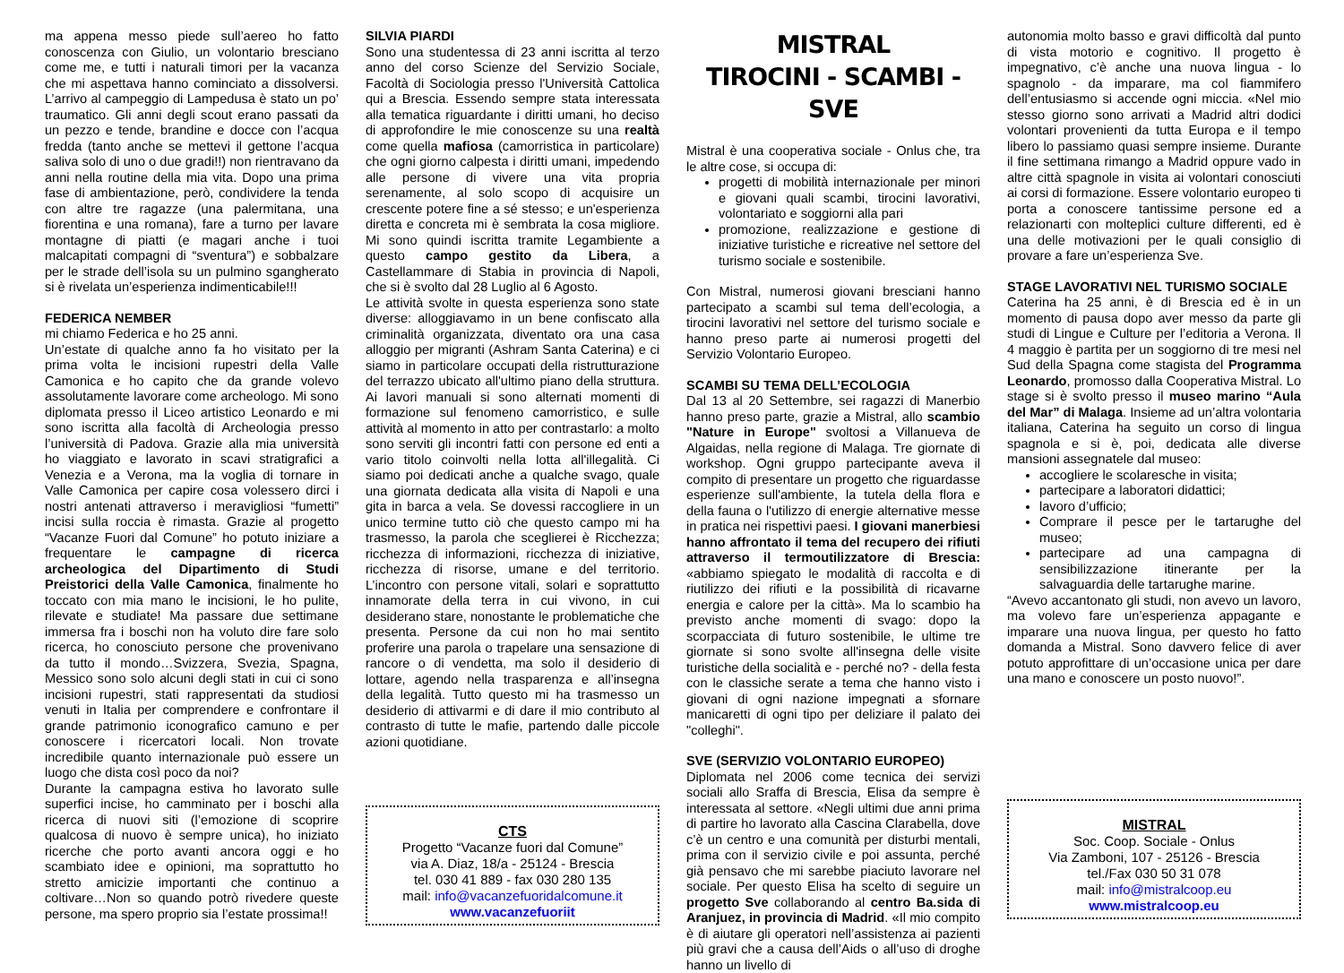ma appena messo piede sull’aereo ho fatto conoscenza con Giulio, un volontario bresciano come me, e tutti i naturali timori per la vacanza che mi aspettava hanno cominciato a dissolversi. L’arrivo al campeggio di Lampedusa è stato un po’ traumatico. Gli anni degli scout erano passati da un pezzo e tende, brandine e docce con l’acqua fredda (tanto anche se mettevi il gettone l’acqua saliva solo di uno o due gradi!!) non rientravano da anni nella routine della mia vita. Dopo una prima fase di ambientazione, però, condividere la tenda con altre tre ragazze (una palermitana, una fiorentina e una romana), fare a turno per lavare montagne di piatti (e magari anche i tuoi malcapitati compagni di “sventura”) e sobbalzare per le strade dell’isola su un pulmino sgangherato si è rivelata un’esperienza indimenticabile!!!
FEDERICA NEMBER
mi chiamo Federica e ho 25 anni.
Un’estate di qualche anno fa ho visitato per la prima volta le incisioni rupestri della Valle Camonica e ho capito che da grande volevo assolutamente lavorare come archeologo. Mi sono diplomata presso il Liceo artistico Leonardo e mi sono iscritta alla facoltà di Archeologia presso l’università di Padova. Grazie alla mia università ho viaggiato e lavorato in scavi stratigrafici a Venezia e a Verona, ma la voglia di tornare in Valle Camonica per capire cosa volessero dirci i nostri antenati attraverso i meravigliosi “fumetti” incisi sulla roccia è rimasta. Grazie al progetto “Vacanze Fuori dal Comune” ho potuto iniziare a frequentare le campagne di ricerca archeologica del Dipartimento di Studi Preistorici della Valle Camonica, finalmente ho toccato con mia mano le incisioni, le ho pulite, rilevate e studiate! Ma passare due settimane immersa fra i boschi non ha voluto dire fare solo ricerca, ho conosciuto persone che provenivano da tutto il mondo…Svizzera, Svezia, Spagna, Messico sono solo alcuni degli stati in cui ci sono incisioni rupestri, stati rappresentati da studiosi venuti in Italia per comprendere e confrontare il grande patrimonio iconografico camuno e per conoscere i ricercatori locali. Non trovate incredibile quanto internazionale può essere un luogo che dista così poco da noi?
Durante la campagna estiva ho lavorato sulle superfici incise, ho camminato per i boschi alla ricerca di nuovi siti (l’emozione di scoprire qualcosa di nuovo è sempre unica), ho iniziato ricerche che porto avanti ancora oggi e ho scambiato idee e opinioni, ma soprattutto ho stretto amicizie importanti che continuo a coltivare…Non so quando potrò rivedere queste persone, ma spero proprio sia l’estate prossima!!
SILVIA PIARDI
Sono una studentessa di 23 anni iscritta al terzo anno del corso Scienze del Servizio Sociale, Facoltà di Sociologia presso l'Università Cattolica qui a Brescia. Essendo sempre stata interessata alla tematica riguardante i diritti umani, ho deciso di approfondire le mie conoscenze su una realtà come quella mafiosa (camorristica in particolare) che ogni giorno calpesta i diritti umani, impedendo alle persone di vivere una vita propria serenamente, al solo scopo di acquisire un crescente potere fine a sé stesso; e un'esperienza diretta e concreta mi è sembrata la cosa migliore. Mi sono quindi iscritta tramite Legambiente a questo campo gestito da Libera, a Castellammare di Stabia in provincia di Napoli, che si è svolto dal 28 Luglio al 6 Agosto.
Le attività svolte in questa esperienza sono state diverse: alloggiavamo in un bene confiscato alla criminalità organizzata, diventato ora una casa alloggio per migranti (Ashram Santa Caterina) e ci siamo in particolare occupati della ristrutturazione del terrazzo ubicato all'ultimo piano della struttura. Ai lavori manuali si sono alternati momenti di formazione sul fenomeno camorristico, e sulle attività al momento in atto per contrastarlo: a molto sono serviti gli incontri fatti con persone ed enti a vario titolo coinvolti nella lotta all'illegalità. Ci siamo poi dedicati anche a qualche svago, quale una giornata dedicata alla visita di Napoli e una gita in barca a vela. Se dovessi raccogliere in un unico termine tutto ciò che questo campo mi ha trasmesso, la parola che sceglierei è Ricchezza; ricchezza di informazioni, ricchezza di iniziative, ricchezza di risorse, umane e del territorio. L’incontro con persone vitali, solari e soprattutto innamorate della terra in cui vivono, in cui desiderano stare, nonostante le problematiche che presenta. Persone da cui non ho mai sentito proferire una parola o trapelare una sensazione di rancore o di vendetta, ma solo il desiderio di lottare, agendo nella trasparenza e all’insegna della legalità. Tutto questo mi ha trasmesso un desiderio di attivarmi e di dare il mio contributo al contrasto di tutte le mafie, partendo dalle piccole azioni quotidiane.
CTS
Progetto “Vacanze fuori dal Comune”
via A. Diaz, 18/a - 25124 - Brescia
tel. 030 41 889 - fax 030 280 135
mail: info@vacanzefuoridalcomune.it
www.vacanzefuoriit
MISTRAL
TIROCINI - SCAMBI - SVE
Mistral è una cooperativa sociale - Onlus che, tra le altre cose, si occupa di:
progetti di mobilità internazionale per minori e giovani quali scambi, tirocini lavorativi, volontariato e soggiorni alla pari
promozione, realizzazione e gestione di iniziative turistiche e ricreative nel settore del turismo sociale e sostenibile.
Con Mistral, numerosi giovani bresciani hanno partecipato a scambi sul tema dell’ecologia, a tirocini lavorativi nel settore del turismo sociale e hanno preso parte ai numerosi progetti del Servizio Volontario Europeo.
SCAMBI SU TEMA DELL’ECOLOGIA
Dal 13 al 20 Settembre, sei ragazzi di Manerbio hanno preso parte, grazie a Mistral, allo scambio "Nature in Europe" svoltosi a Villanueva de Algaidas, nella regione di Malaga. Tre giornate di workshop. Ogni gruppo partecipante aveva il compito di presentare un progetto che riguardasse esperienze sull'ambiente, la tutela della flora e della fauna o l'utilizzo di energie alternative messe in pratica nei rispettivi paesi. I giovani manerbiesi hanno affrontato il tema del recupero dei rifiuti attraverso il termoutilizzatore di Brescia: «abbiamo spiegato le modalità di raccolta e di riutilizzo dei rifiuti e la possibilità di ricavarne energia e calore per la città». Ma lo scambio ha previsto anche momenti di svago: dopo la scorpacciata di futuro sostenibile, le ultime tre giornate si sono svolte all'insegna delle visite turistiche della socialità e - perché no? - della festa con le classiche serate a tema che hanno visto i giovani di ogni nazione impegnati a sfornare manicaretti di ogni tipo per deliziare il palato dei "colleghi".
SVE (SERVIZIO VOLONTARIO EUROPEO)
Diplomata nel 2006 come tecnica dei servizi sociali allo Sraffa di Brescia, Elisa da sempre è interessata al settore. «Negli ultimi due anni prima di partire ho lavorato alla Cascina Clarabella, dove c’è un centro e una comunità per disturbi mentali, prima con il servizio civile e poi assunta, perché già pensavo che mi sarebbe piaciuto lavorare nel sociale. Per questo Elisa ha scelto di seguire un progetto Sve collaborando al centro Ba.sida di Aranjuez, in provincia di Madrid. «Il mio compito è di aiutare gli operatori nell’assistenza ai pazienti più gravi che a causa dell’Aids o all’uso di droghe hanno un livello di
autonomia molto basso e gravi difficoltà dal punto di vista motorio e cognitivo. Il progetto è impegnativo, c’è anche una nuova lingua - lo spagnolo - da imparare, ma col fiammifero dell’entusiasmo si accende ogni miccia. «Nel mio stesso giorno sono arrivati a Madrid altri dodici volontari provenienti da tutta Europa e il tempo libero lo passiamo quasi sempre insieme. Durante il fine settimana rimango a Madrid oppure vado in altre città spagnole in visita ai volontari conosciuti ai corsi di formazione. Essere volontario europeo ti porta a conoscere tantissime persone ed a relazionarti con molteplici culture differenti, ed è una delle motivazioni per le quali consiglio di provare a fare un’esperienza Sve.
STAGE LAVORATIVI NEL TURISMO SOCIALE
Caterina ha 25 anni, è di Brescia ed è in un momento di pausa dopo aver messo da parte gli studi di Lingue e Culture per l’editoria a Verona. Il 4 maggio è partita per un soggiorno di tre mesi nel Sud della Spagna come stagista del Programma Leonardo, promosso dalla Cooperativa Mistral. Lo stage si è svolto presso il museo marino “Aula del Mar” di Malaga. Insieme ad un’altra volontaria italiana, Caterina ha seguito un corso di lingua spagnola e si è, poi, dedicata alle diverse mansioni assegnatele dal museo:
accogliere le scolaresche in visita;
partecipare a laboratori didattici;
lavoro d’ufficio;
Comprare il pesce per le tartarughe del museo;
partecipare ad una campagna di sensibilizzazione itinerante per la salvaguardia delle tartarughe marine.
“Avevo accantonato gli studi, non avevo un lavoro, ma volevo fare un’esperienza appagante e imparare una nuova lingua, per questo ho fatto domanda a Mistral. Sono davvero felice di aver potuto approfittare di un’occasione unica per dare una mano e conoscere un posto nuovo!”.
MISTRAL
Soc. Coop. Sociale - Onlus
Via Zamboni, 107 - 25126 - Brescia
tel./Fax 030 50 31 078
mail: info@mistralcoop.eu
www.mistralcoop.eu